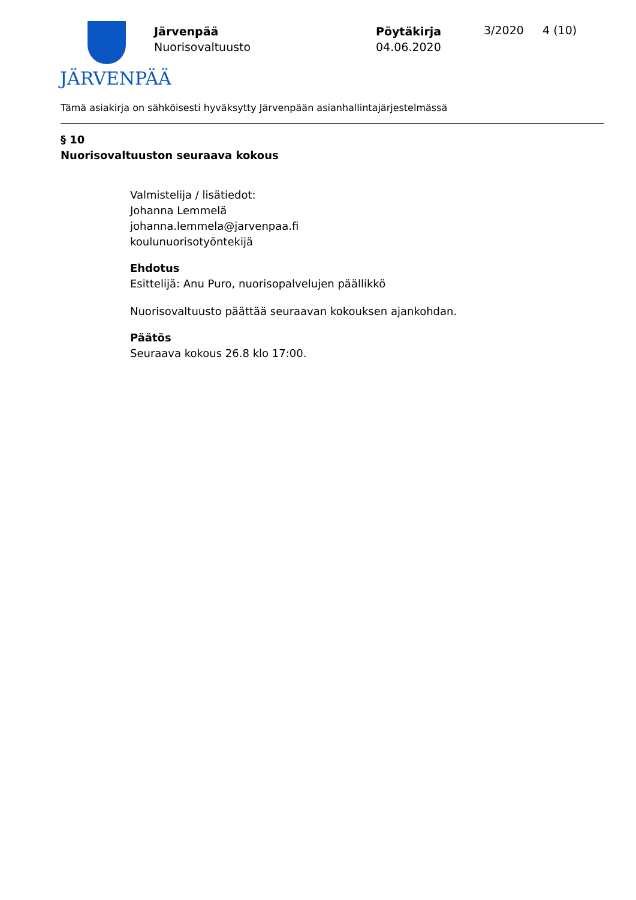JÄRVENPÄÄ
Järvenpää
Nuorisovaltuusto
Pöytäkirja
04.06.2020
3/2020 4 (10)
Tämä asiakirja on sähköisesti hyväksytty Järvenpään asianhallintajärjestelmässä
§ 10
Nuorisovaltuuston seuraava kokous
Valmistelija / lisätiedot:
Johanna Lemmelä
johanna.lemmela@jarvenpaa.fi
koulunuorisotyöntekijä
Ehdotus
Esittelijä: Anu Puro, nuorisopalvelujen päällikkö
Nuorisovaltuusto päättää seuraavan kokouksen ajankohdan.
Päätös
Seuraava kokous 26.8 klo 17:00.